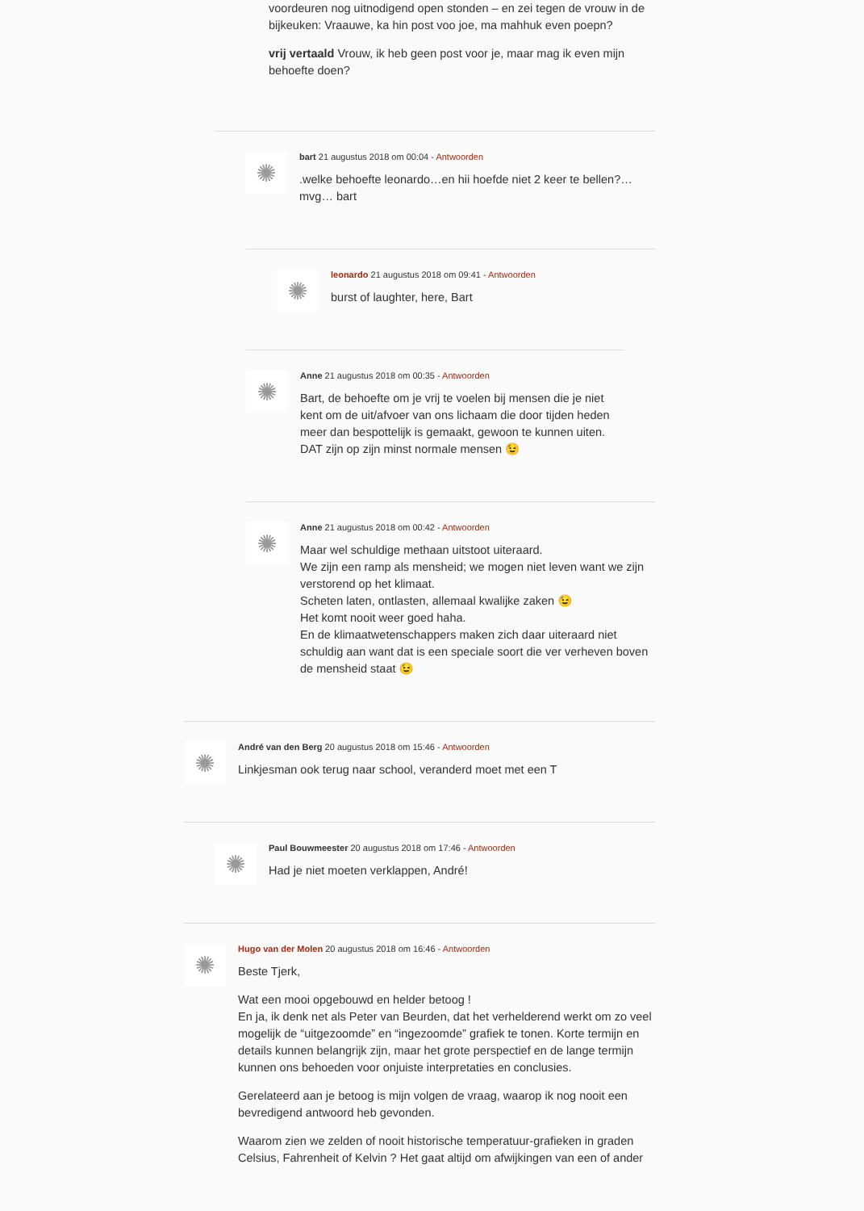voordeuren nog uitnodigend open stonden – en zei tegen de vrouw in de bijkeuken: Vraauwe, ka hin post voo joe, ma mahhuk even poepn?
vrij vertaald Vrouw, ik heb geen post voor je, maar mag ik even mijn behoefte doen?
✺
bart 21 augustus 2018 om 00:04 - Antwoorden
.welke behoefte leonardo…en hii hoefde niet 2 keer te bellen?…mvg… bart
✺
leonardo 21 augustus 2018 om 09:41 - Antwoorden
burst of laughter, here, Bart
✺
Anne 21 augustus 2018 om 00:35 - Antwoorden
Bart, de behoefte om je vrij te voelen bij mensen die je niet kent om de uit/afvoer van ons lichaam die door tijden heden meer dan bespottelijk is gemaakt, gewoon te kunnen uiten. DAT zijn op zijn minst normale mensen 😉
✺
Anne 21 augustus 2018 om 00:42 - Antwoorden
Maar wel schuldige methaan uitstoot uiteraard.
We zijn een ramp als mensheid; we mogen niet leven want we zijn verstorend op het klimaat.
Scheten laten, ontlasten, allemaal kwalijke zaken 😉
Het komt nooit weer goed haha.
En de klimaatwetenschappers maken zich daar uiteraard niet schuldig aan want dat is een speciale soort die ver verheven boven de mensheid staat 😉
✺
André van den Berg 20 augustus 2018 om 15:46 - Antwoorden
Linkjesman ook terug naar school, veranderd moet met een T
✺
Paul Bouwmeester 20 augustus 2018 om 17:46 - Antwoorden
Had je niet moeten verklappen, André!
✺
Hugo van der Molen 20 augustus 2018 om 16:46 - Antwoorden
Beste Tjerk,
Wat een mooi opgebouwd en helder betoog !
En ja, ik denk net als Peter van Beurden, dat het verhelderend werkt om zo veel mogelijk de “uitgezoomde” en “ingezoomde” grafiek te tonen. Korte termijn en details kunnen belangrijk zijn, maar het grote perspectief en de lange termijn kunnen ons behoeden voor onjuiste interpretaties en conclusies.
Gerelateerd aan je betoog is mijn volgen de vraag, waarop ik nog nooit een bevredigend antwoord heb gevonden.
Waarom zien we zelden of nooit historische temperatuur-grafieken in graden Celsius, Fahrenheit of Kelvin ? Het gaat altijd om afwijkingen van een of ander